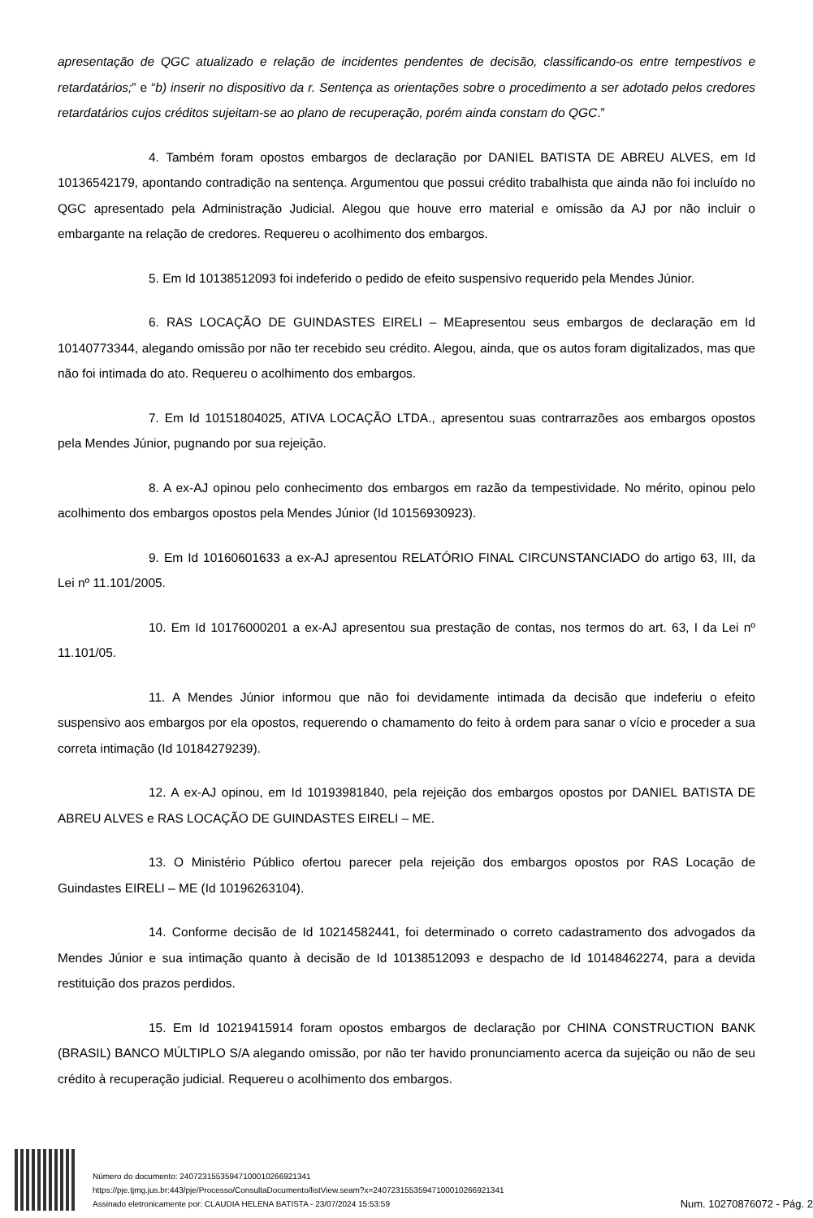apresentação de QGC atualizado e relação de incidentes pendentes de decisão, classificando-os entre tempestivos e retardatários;” e “b) inserir no dispositivo da r. Sentença as orientações sobre o procedimento a ser adotado pelos credores retardatários cujos créditos sujeitam-se ao plano de recuperação, porém ainda constam do QGC.”
4. Também foram opostos embargos de declaração por DANIEL BATISTA DE ABREU ALVES, em Id 10136542179, apontando contradição na sentença. Argumentou que possui crédito trabalhista que ainda não foi incluído no QGC apresentado pela Administração Judicial. Alegou que houve erro material e omissão da AJ por não incluir o embargante na relação de credores. Requereu o acolhimento dos embargos.
5. Em Id 10138512093 foi indeferido o pedido de efeito suspensivo requerido pela Mendes Júnior.
6. RAS LOCAÇÃO DE GUINDASTES EIRELI – MEapresentou seus embargos de declaração em Id 10140773344, alegando omissão por não ter recebido seu crédito. Alegou, ainda, que os autos foram digitalizados, mas que não foi intimada do ato. Requereu o acolhimento dos embargos.
7. Em Id 10151804025, ATIVA LOCAÇÃO LTDA., apresentou suas contrarrazões aos embargos opostos pela Mendes Júnior, pugnando por sua rejeição.
8. A ex-AJ opinou pelo conhecimento dos embargos em razão da tempestividade. No mérito, opinou pelo acolhimento dos embargos opostos pela Mendes Júnior (Id 10156930923).
9. Em Id 10160601633 a ex-AJ apresentou RELATÓRIO FINAL CIRCUNSTANCIADO do artigo 63, III, da Lei nº 11.101/2005.
10. Em Id 10176000201 a ex-AJ apresentou sua prestação de contas, nos termos do art. 63, I da Lei nº 11.101/05.
11. A Mendes Júnior informou que não foi devidamente intimada da decisão que indeferiu o efeito suspensivo aos embargos por ela opostos, requerendo o chamamento do feito à ordem para sanar o vício e proceder a sua correta intimação (Id 10184279239).
12. A ex-AJ opinou, em Id 10193981840, pela rejeição dos embargos opostos por DANIEL BATISTA DE ABREU ALVES e RAS LOCAÇÃO DE GUINDASTES EIRELI – ME.
13. O Ministério Público ofertou parecer pela rejeição dos embargos opostos por RAS Locação de Guindastes EIRELI – ME (Id 10196263104).
14. Conforme decisão de Id 10214582441, foi determinado o correto cadastramento dos advogados da Mendes Júnior e sua intimação quanto à decisão de Id 10138512093 e despacho de Id 10148462274, para a devida restituição dos prazos perdidos.
15. Em Id 10219415914 foram opostos embargos de declaração por CHINA CONSTRUCTION BANK (BRASIL) BANCO MÚLTIPLO S/A alegando omissão, por não ter havido pronunciamento acerca da sujeição ou não de seu crédito à recuperação judicial. Requereu o acolhimento dos embargos.
Número do documento: 24072315535947100010266921341
https://pje.tjmg.jus.br:443/pje/Processo/ConsultaDocumento/listView.seam?x=24072315535947100010266921341
Assinado eletronicamente por: CLAUDIA HELENA BATISTA - 23/07/2024 15:53:59
Num. 10270876072 - Pág. 2